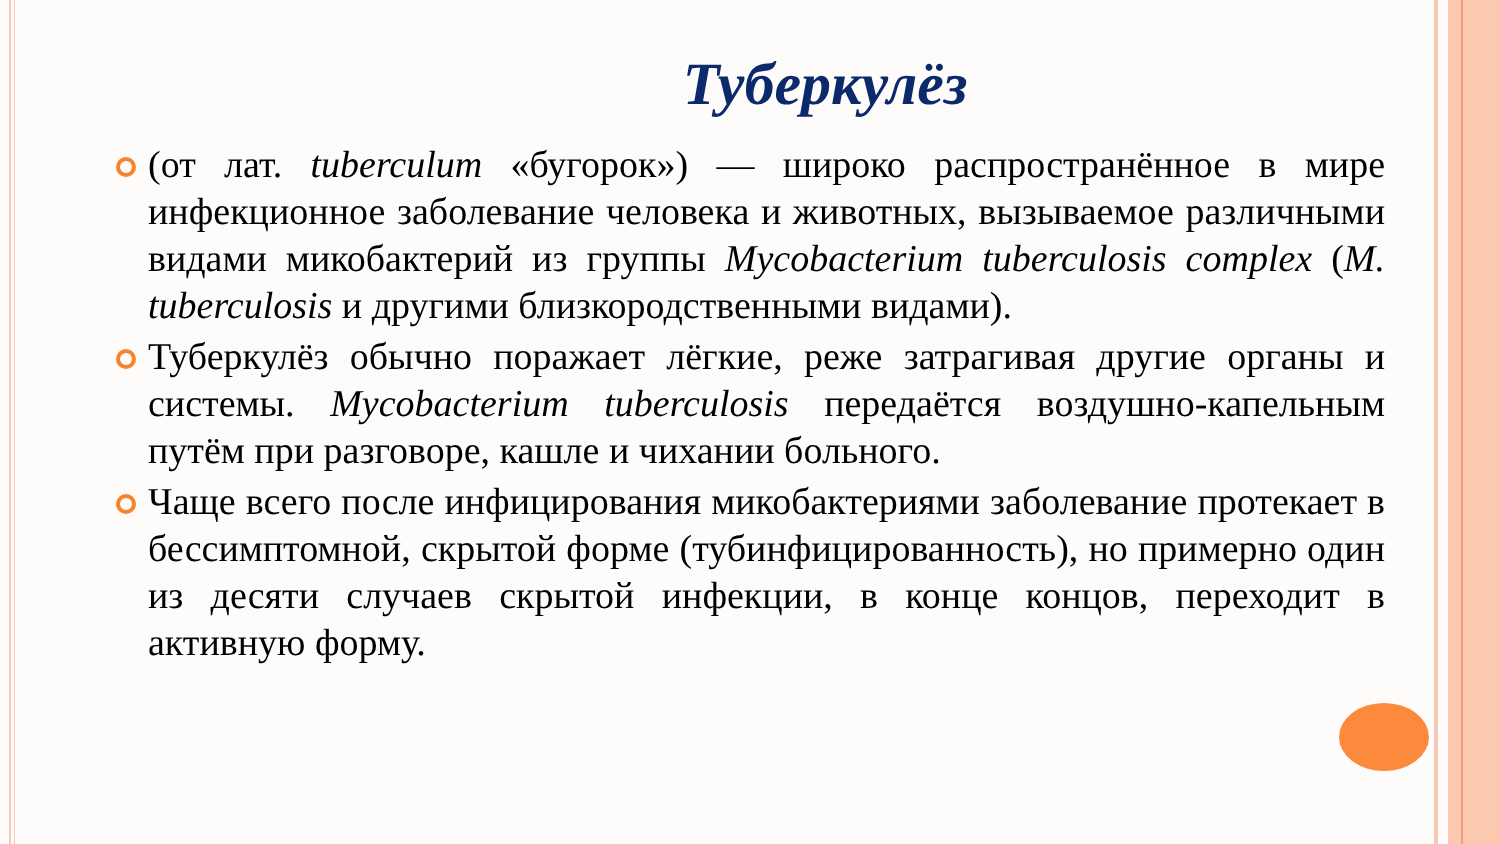Туберкулёз
(от лат. tuberculum «бугорок») — широко распространённое в мире инфекционное заболевание человека и животных, вызываемое различными видами микобактерий из группы Mycobacterium tuberculosis complex (M. tuberculosis и другими близкородственными видами).
Туберкулёз обычно поражает лёгкие, реже затрагивая другие органы и системы. Mycobacterium tuberculosis передаётся воздушно-капельным путём при разговоре, кашле и чихании больного.
Чаще всего после инфицирования микобактериями заболевание протекает в бессимптомной, скрытой форме (тубинфицированность), но примерно один из десяти случаев скрытой инфекции, в конце концов, переходит в активную форму.